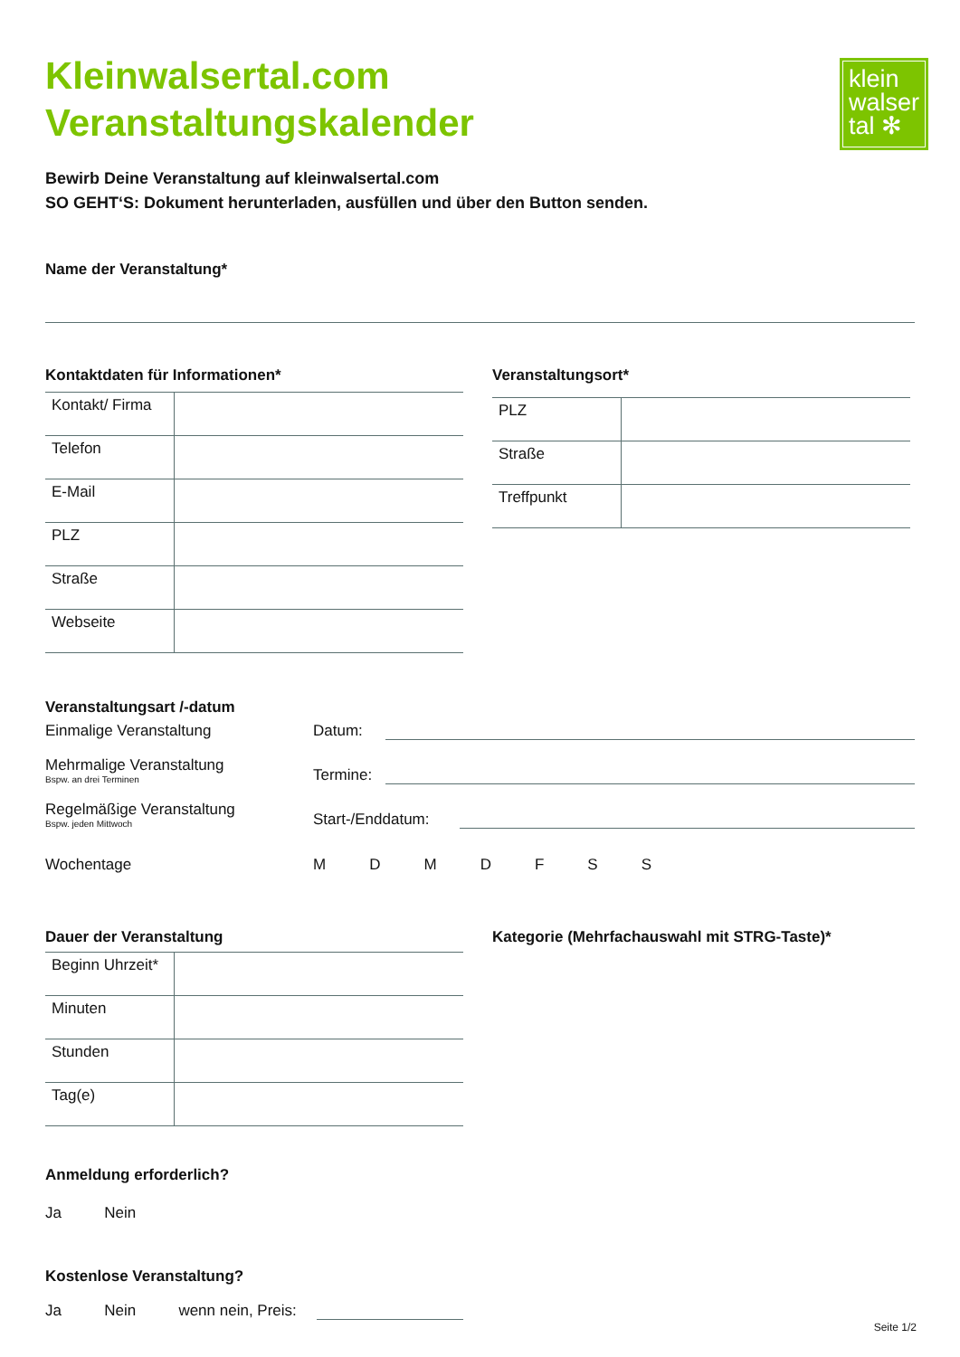Kleinwalsertal.com
Veranstaltungskalender
klein
walser
tal ✻
Bewirb Deine Veranstaltung auf kleinwalsertal.com
SO GEHT‘S: Dokument herunterladen, ausfüllen und über den Button senden.
Name der Veranstaltung*
Kontaktdaten für Informationen*
| Kontakt/ Firma | |
| Telefon | |
| E-Mail | |
| PLZ | |
| Straße | |
| Webseite | |
Veranstaltungsort*
| PLZ | |
| Straße | |
| Treffpunkt | |
Veranstaltungsart /-datum
Einmalige Veranstaltung
Datum:
Mehrmalige Veranstaltung
Bspw. an drei Terminen
Termine:
Regelmäßige Veranstaltung
Bspw. jeden Mittwoch
Start-/Enddatum:
Wochentage
M D M D F S S
Dauer der Veranstaltung
| Beginn Uhrzeit* | |
| Minuten | |
| Stunden | |
| Tag(e) | |
Kategorie (Mehrfachauswahl mit STRG-Taste)*
Anmeldung erforderlich?
Ja Nein
Kostenlose Veranstaltung?
Ja Nein wenn nein, Preis:
Seite 1/2